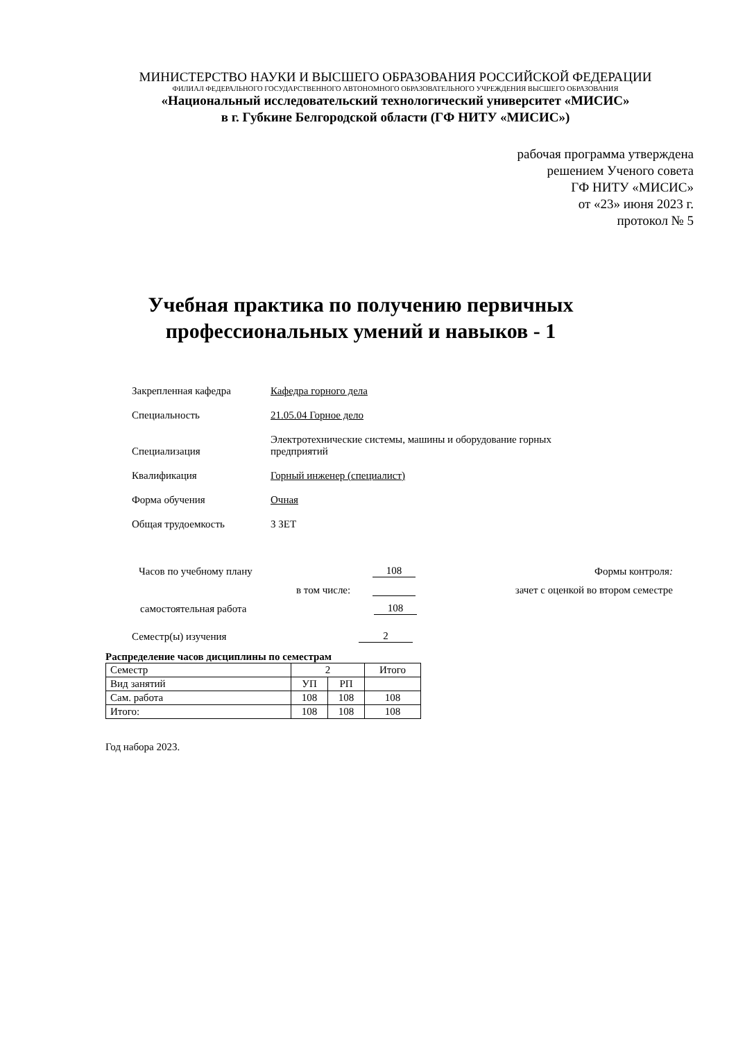МИНИСТЕРСТВО НАУКИ И ВЫСШЕГО ОБРАЗОВАНИЯ РОССИЙСКОЙ ФЕДЕРАЦИИ
ФИЛИАЛ ФЕДЕРАЛЬНОГО ГОСУДАРСТВЕННОГО АВТОНОМНОГО ОБРАЗОВАТЕЛЬНОГО УЧРЕЖДЕНИЯ ВЫСШЕГО ОБРАЗОВАНИЯ
«Национальный исследовательский технологический университет «МИСИС»
в г. Губкине Белгородской области (ГФ НИТУ «МИСИС»)
рабочая программа утверждена
решением Ученого совета
ГФ НИТУ «МИСИС»
от «23» июня 2023 г.
протокол № 5
Учебная практика по получению первичных
профессиональных умений и навыков - 1
Закрепленная кафедра Кафедра горного дела
Специальность 21.05.04 Горное дело
Специализация
Электротехнические системы, машины и оборудование горных
предприятий
Квалификация Горный инженер (специалист)
Форма обучения Очная
Общая трудоемкость 3 ЗЕТ
Часов по учебному плану 108 Формы контроля:
в том числе: зачет с оценкой во втором семестре
самостоятельная работа 108
Семестр(ы) изучения 2
Распределение часов дисциплины по семестрам
| Семестр | 2 | | Итого |
| Вид занятий | УП | РП | |
| Сам. работа | 108 | 108 | 108 |
| Итого: | 108 | 108 | 108 |
Год набора 2023.